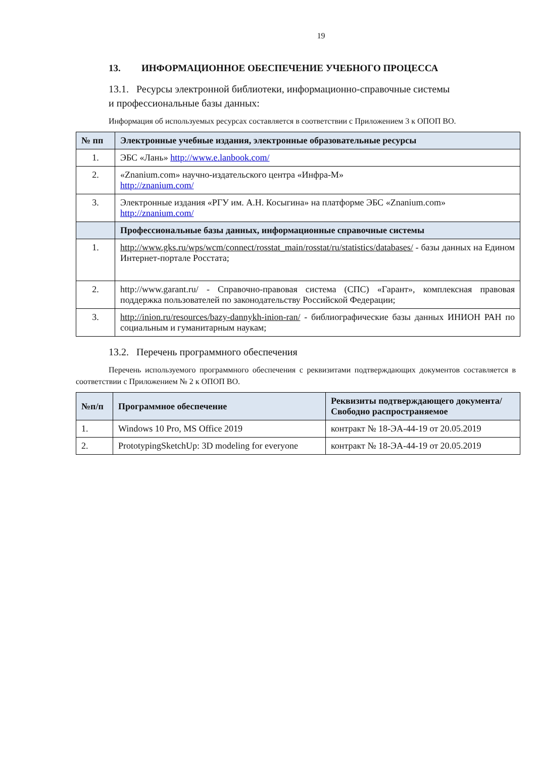19
13. ИНФОРМАЦИОННОЕ ОБЕСПЕЧЕНИЕ УЧЕБНОГО ПРОЦЕССА
13.1. Ресурсы электронной библиотеки, информационно-справочные системы
и профессиональные базы данных:
Информация об используемых ресурсах составляется в соответствии с Приложением 3 к ОПОП ВО.
| № пп | Электронные учебные издания, электронные образовательные ресурсы |
| --- | --- |
| 1. | ЭБС «Лань» http://www.e.lanbook.com/ |
| 2. | «Znanium.com» научно-издательского центра «Инфра-М» http://znanium.com/ |
| 3. | Электронные издания «РГУ им. А.Н. Косыгина» на платформе ЭБС «Znanium.com» http://znanium.com/ |
| | Профессиональные базы данных, информационные справочные системы |
| 1. | http://www.gks.ru/wps/wcm/connect/rosstat_main/rosstat/ru/statistics/databases/ - базы данных на Едином Интернет-портале Росстата; |
| 2. | http://www.garant.ru/ - Справочно-правовая система (СПС) «Гарант», комплексная правовая поддержка пользователей по законодательству Российской Федерации; |
| 3. | http://inion.ru/resources/bazy-dannykh-inion-ran/ - библиографические базы данных ИНИОН РАН по социальным и гуманитарным наукам; |
13.2. Перечень программного обеспечения
Перечень используемого программного обеспечения с реквизитами подтверждающих документов составляется в соответствии с Приложением № 2 к ОПОП ВО.
| №п/п | Программное обеспечение | Реквизиты подтверждающего документа/ Свободно распространяемое |
| --- | --- | --- |
| 1. | Windows 10 Pro, MS Office 2019 | контракт № 18-ЭА-44-19 от 20.05.2019 |
| 2. | PrototypingSketchUp: 3D modeling for everyone | контракт № 18-ЭА-44-19 от 20.05.2019 |